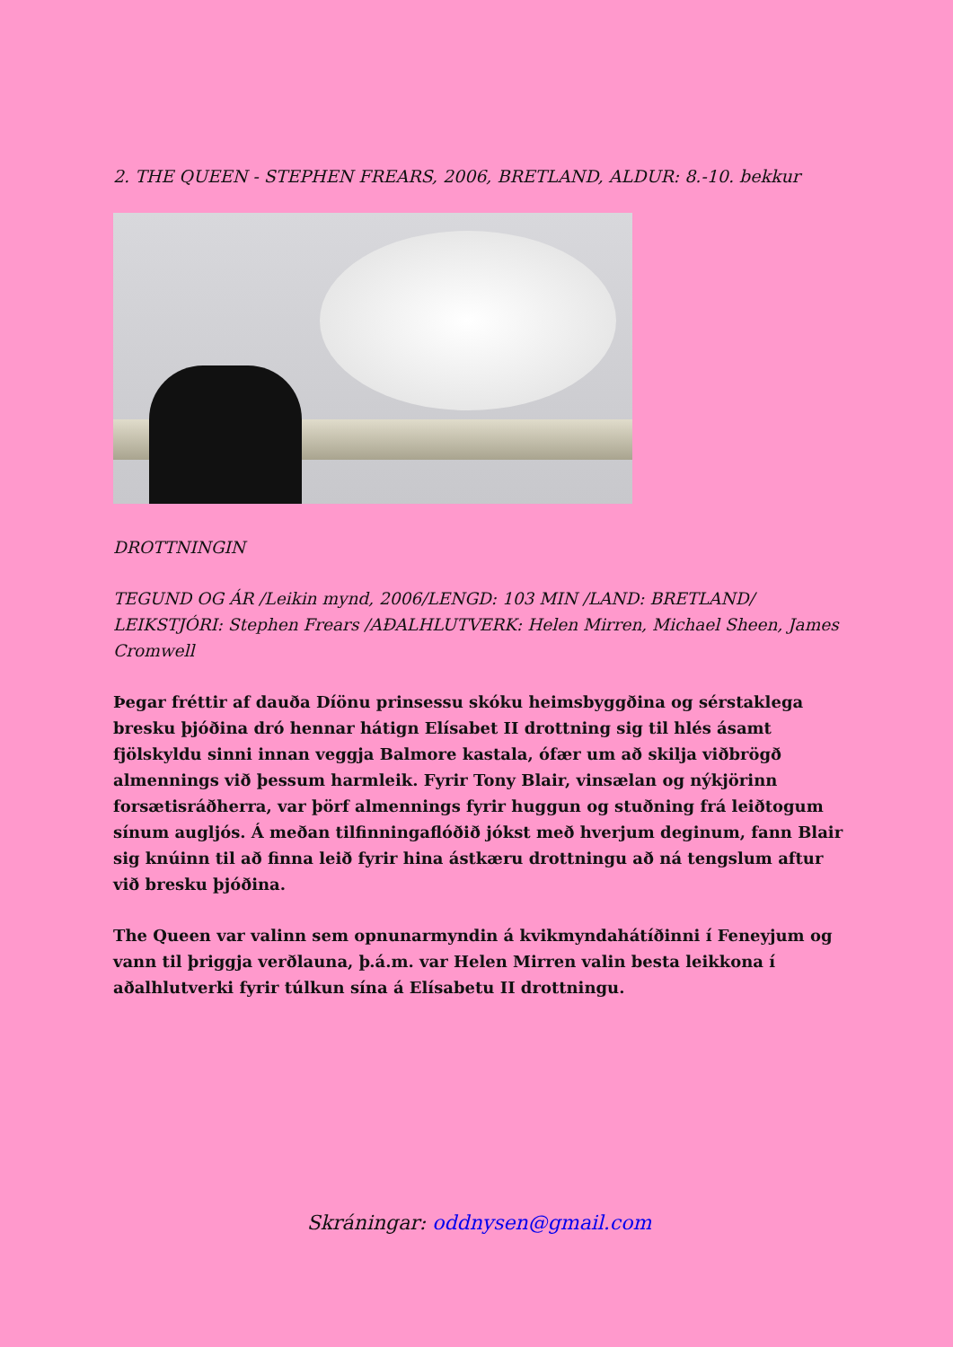2. THE QUEEN - STEPHEN FREARS, 2006, BRETLAND, ALDUR: 8.-10. bekkur
DROTTNINGIN
TEGUND OG ÁR /Leikin mynd, 2006/LENGD: 103 MIN /LAND: BRETLAND/ LEIKSTJÓRI: Stephen Frears /AÐALHLUTVERK: Helen Mirren, Michael Sheen, James Cromwell
Þegar fréttir af dauða Díönu prinsessu skóku heimsbyggðina og sérstaklega bresku þjóðina dró hennar hátign Elísabet II drottning sig til hlés ásamt fjölskyldu sinni innan veggja Balmore kastala, ófær um að skilja viðbrögð almennings við þessum harmleik. Fyrir Tony Blair, vinsælan og nýkjörinn forsætisráðherra, var þörf almennings fyrir huggun og stuðning frá leiðtogum sínum augljós. Á meðan tilfinningaflóðið jókst með hverjum deginum, fann Blair sig knúinn til að finna leið fyrir hina ástkæru drottningu að ná tengslum aftur við bresku þjóðina.
The Queen var valinn sem opnunarmyndin á kvikmyndahátíðinni í Feneyjum og vann til þriggja verðlauna, þ.á.m. var Helen Mirren valin besta leikkona í aðalhlutverki fyrir túlkun sína á Elísabetu II drottningu.
Skráningar: oddnysen@gmail.com